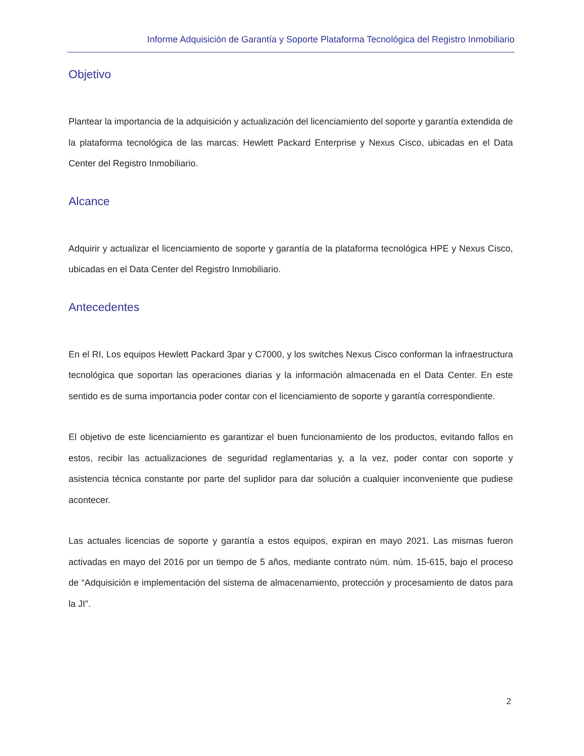Informe Adquisición de Garantía y Soporte Plataforma Tecnológica del Registro Inmobiliario
Objetivo
Plantear la importancia de la adquisición y actualización del licenciamiento del soporte y garantía extendida de la plataforma tecnológica de las marcas: Hewlett Packard Enterprise y Nexus Cisco, ubicadas en el Data Center del Registro Inmobiliario.
Alcance
Adquirir y actualizar el licenciamiento de soporte y garantía de la plataforma tecnológica HPE y Nexus Cisco, ubicadas en el Data Center del Registro Inmobiliario.
Antecedentes
En el RI, Los equipos Hewlett Packard 3par y C7000, y los switches Nexus Cisco conforman la infraestructura tecnológica que soportan las operaciones diarias y la información almacenada en el Data Center. En este sentido es de suma importancia poder contar con el licenciamiento de soporte y garantía correspondiente.
El objetivo de este licenciamiento es garantizar el buen funcionamiento de los productos, evitando fallos en estos, recibir las actualizaciones de seguridad reglamentarias y, a la vez, poder contar con soporte y asistencia técnica constante por parte del suplidor para dar solución a cualquier inconveniente que pudiese acontecer.
Las actuales licencias de soporte y garantía a estos equipos, expiran en mayo 2021. Las mismas fueron activadas en mayo del 2016 por un tiempo de 5 años, mediante contrato núm. núm. 15-615, bajo el proceso de “Adquisición e implementación del sistema de almacenamiento, protección y procesamiento de datos para la JI”.
2